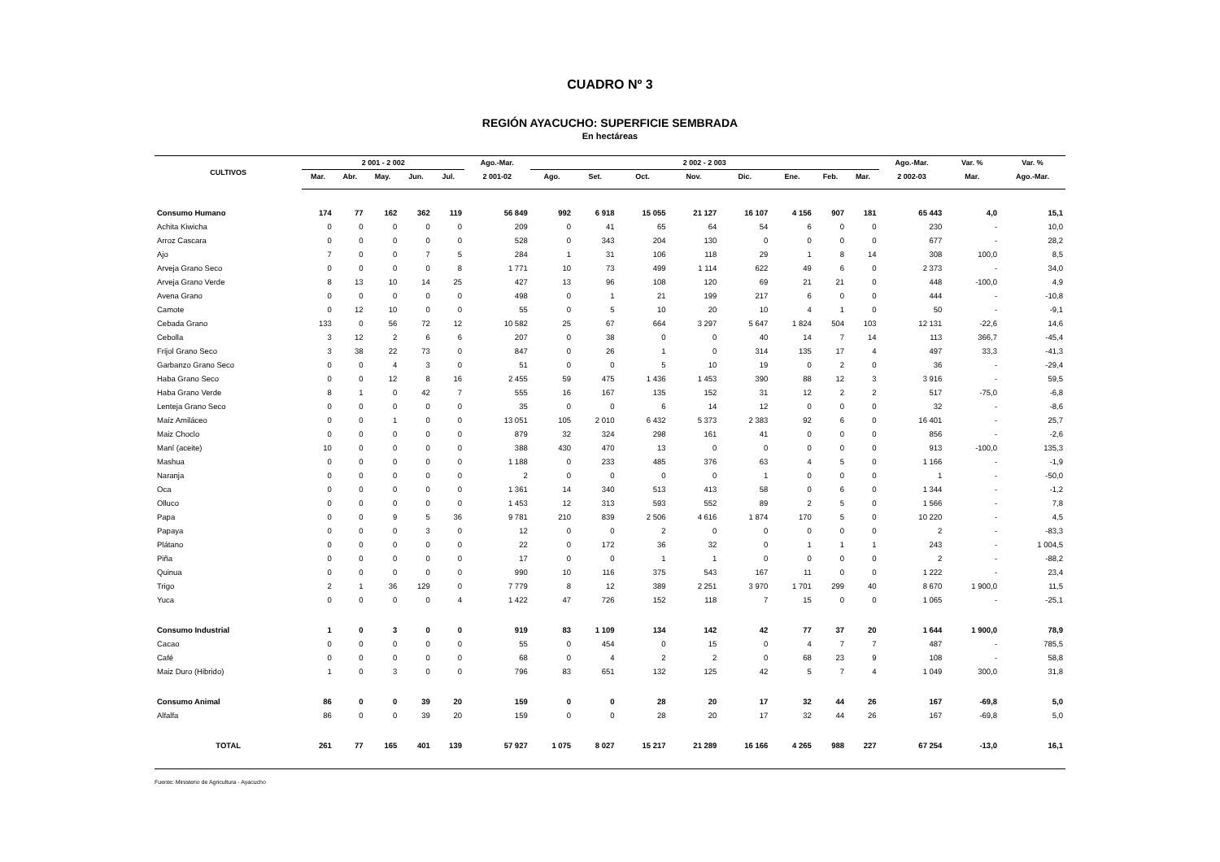CUADRO Nº 3
REGIÓN AYACUCHO: SUPERFICIE SEMBRADA
En hectáreas
| CULTIVOS | 2 001 - 2 002 | | | | | Ago.-Mar. | 2 002 - 2 003 | | | | | | | | Ago.-Mar. | Var. % | Var. % |
| --- | --- | --- | --- | --- | --- | --- | --- | --- | --- | --- | --- | --- | --- | --- | --- | --- | --- |
| | Mar. | Abr. | May. | Jun. | Jul. | 2 001-02 | Ago. | Set. | Oct. | Nov. | Dic. | Ene. | Feb. | Mar. | 2 002-03 | Mar. | Ago.-Mar. |
| Consumo Humano | 174 | 77 | 162 | 362 | 119 | 56 849 | 992 | 6 918 | 15 055 | 21 127 | 16 107 | 4 156 | 907 | 181 | 65 443 | 4,0 | 15,1 |
| Achita Kiwicha | 0 | 0 | 0 | 0 | 0 | 209 | 0 | 41 | 65 | 64 | 54 | 6 | 0 | 0 | 230 | - | 10,0 |
| Arroz Cascara | 0 | 0 | 0 | 0 | 0 | 528 | 0 | 343 | 204 | 130 | 0 | 0 | 0 | 0 | 677 | - | 28,2 |
| Ajo | 7 | 0 | 0 | 7 | 5 | 284 | 1 | 31 | 106 | 118 | 29 | 1 | 8 | 14 | 308 | 100,0 | 8,5 |
| Arveja Grano Seco | 0 | 0 | 0 | 0 | 8 | 1 771 | 10 | 73 | 499 | 1 114 | 622 | 49 | 6 | 0 | 2 373 | - | 34,0 |
| Arveja Grano Verde | 8 | 13 | 10 | 14 | 25 | 427 | 13 | 96 | 108 | 120 | 69 | 21 | 21 | 0 | 448 | -100,0 | 4,9 |
| Avena Grano | 0 | 0 | 0 | 0 | 0 | 498 | 0 | 1 | 21 | 199 | 217 | 6 | 0 | 0 | 444 | - | -10,8 |
| Camote | 0 | 12 | 10 | 0 | 0 | 55 | 0 | 5 | 10 | 20 | 10 | 4 | 1 | 0 | 50 | - | -9,1 |
| Cebada Grano | 133 | 0 | 56 | 72 | 12 | 10 582 | 25 | 67 | 664 | 3 297 | 5 647 | 1 824 | 504 | 103 | 12 131 | -22,6 | 14,6 |
| Cebolla | 3 | 12 | 2 | 6 | 6 | 207 | 0 | 38 | 0 | 0 | 40 | 14 | 7 | 14 | 113 | 366,7 | -45,4 |
| Frijol Grano Seco | 3 | 38 | 22 | 73 | 0 | 847 | 0 | 26 | 1 | 0 | 314 | 135 | 17 | 4 | 497 | 33,3 | -41,3 |
| Garbanzo Grano Seco | 0 | 0 | 4 | 3 | 0 | 51 | 0 | 0 | 5 | 10 | 19 | 0 | 2 | 0 | 36 | - | -29,4 |
| Haba Grano Seco | 0 | 0 | 12 | 8 | 16 | 2 455 | 59 | 475 | 1 436 | 1 453 | 390 | 88 | 12 | 3 | 3 916 | - | 59,5 |
| Haba Grano Verde | 8 | 1 | 0 | 42 | 7 | 555 | 16 | 167 | 135 | 152 | 31 | 12 | 2 | 2 | 517 | -75,0 | -6,8 |
| Lenteja Grano Seco | 0 | 0 | 0 | 0 | 0 | 35 | 0 | 0 | 6 | 14 | 12 | 0 | 0 | 0 | 32 | - | -8,6 |
| Maíz Amiláceo | 0 | 0 | 1 | 0 | 0 | 13 051 | 105 | 2 010 | 6 432 | 5 373 | 2 383 | 92 | 6 | 0 | 16 401 | - | 25,7 |
| Maiz Choclo | 0 | 0 | 0 | 0 | 0 | 879 | 32 | 324 | 298 | 161 | 41 | 0 | 0 | 0 | 856 | - | -2,6 |
| Maní (aceite) | 10 | 0 | 0 | 0 | 0 | 388 | 430 | 470 | 13 | 0 | 0 | 0 | 0 | 0 | 913 | -100,0 | 135,3 |
| Mashua | 0 | 0 | 0 | 0 | 0 | 1 188 | 0 | 233 | 485 | 376 | 63 | 4 | 5 | 0 | 1 166 | - | -1,9 |
| Naranja | 0 | 0 | 0 | 0 | 0 | 2 | 0 | 0 | 0 | 0 | 1 | 0 | 0 | 0 | 1 | - | -50,0 |
| Oca | 0 | 0 | 0 | 0 | 0 | 1 361 | 14 | 340 | 513 | 413 | 58 | 0 | 6 | 0 | 1 344 | - | -1,2 |
| Olluco | 0 | 0 | 0 | 0 | 0 | 1 453 | 12 | 313 | 593 | 552 | 89 | 2 | 5 | 0 | 1 566 | - | 7,8 |
| Papa | 0 | 0 | 9 | 5 | 36 | 9 781 | 210 | 839 | 2 506 | 4 616 | 1 874 | 170 | 5 | 0 | 10 220 | - | 4,5 |
| Papaya | 0 | 0 | 0 | 3 | 0 | 12 | 0 | 0 | 2 | 0 | 0 | 0 | 0 | 0 | 2 | - | -83,3 |
| Plátano | 0 | 0 | 0 | 0 | 0 | 22 | 0 | 172 | 36 | 32 | 0 | 1 | 1 | 1 | 243 | - | 1 004,5 |
| Piña | 0 | 0 | 0 | 0 | 0 | 17 | 0 | 0 | 1 | 1 | 0 | 0 | 0 | 0 | 2 | - | -88,2 |
| Quinua | 0 | 0 | 0 | 0 | 0 | 990 | 10 | 116 | 375 | 543 | 167 | 11 | 0 | 0 | 1 222 | - | 23,4 |
| Trigo | 2 | 1 | 36 | 129 | 0 | 7 779 | 8 | 12 | 389 | 2 251 | 3 970 | 1 701 | 299 | 40 | 8 670 | 1 900,0 | 11,5 |
| Yuca | 0 | 0 | 0 | 0 | 4 | 1 422 | 47 | 726 | 152 | 118 | 7 | 15 | 0 | 0 | 1 065 | - | -25,1 |
| Consumo Industrial | 1 | 0 | 3 | 0 | 0 | 919 | 83 | 1 109 | 134 | 142 | 42 | 77 | 37 | 20 | 1 644 | 1 900,0 | 78,9 |
| Cacao | 0 | 0 | 0 | 0 | 0 | 55 | 0 | 454 | 0 | 15 | 0 | 4 | 7 | 7 | 487 | - | 785,5 |
| Café | 0 | 0 | 0 | 0 | 0 | 68 | 0 | 4 | 2 | 2 | 0 | 68 | 23 | 9 | 108 | - | 58,8 |
| Maiz Duro (Hibrido) | 1 | 0 | 3 | 0 | 0 | 796 | 83 | 651 | 132 | 125 | 42 | 5 | 7 | 4 | 1 049 | 300,0 | 31,8 |
| Consumo Animal | 86 | 0 | 0 | 39 | 20 | 159 | 0 | 0 | 28 | 20 | 17 | 32 | 44 | 26 | 167 | -69,8 | 5,0 |
| Alfalfa | 86 | 0 | 0 | 39 | 20 | 159 | 0 | 0 | 28 | 20 | 17 | 32 | 44 | 26 | 167 | -69,8 | 5,0 |
| TOTAL | 261 | 77 | 165 | 401 | 139 | 57 927 | 1 075 | 8 027 | 15 217 | 21 289 | 16 166 | 4 265 | 988 | 227 | 67 254 | -13,0 | 16,1 |
Fuente: Ministerio de Agricultura - Ayacucho